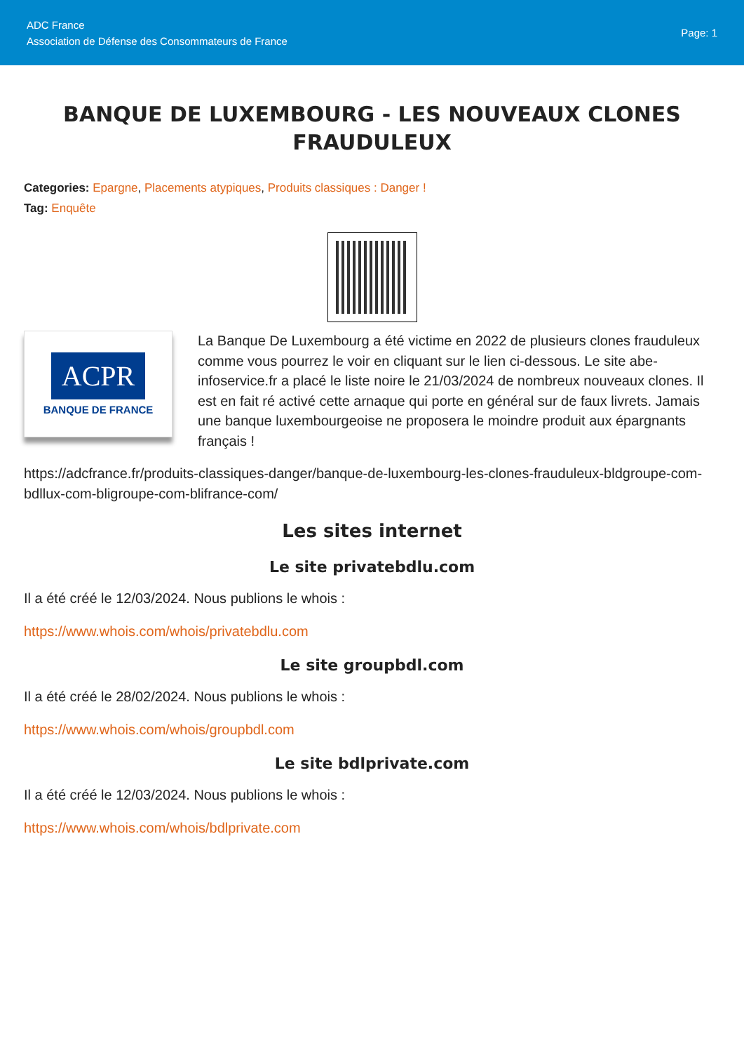ADC France
Association de Défense des Consommateurs de France
Page: 1
BANQUE DE LUXEMBOURG - LES NOUVEAUX CLONES FRAUDULEUX
Categories: Epargne, Placements atypiques, Produits classiques : Danger !
Tag: Enquête
ACPR
BANQUE DE FRANCE
La Banque De Luxembourg a été victime en 2022 de plusieurs clones frauduleux comme vous pourrez le voir en cliquant sur le lien ci-dessous. Le site abe-infoservice.fr a placé le liste noire le 21/03/2024 de nombreux nouveaux clones. Il est en fait ré activé cette arnaque qui porte en général sur de faux livrets. Jamais une banque luxembourgeoise ne proposera le moindre produit aux épargnants français !
https://adcfrance.fr/produits-classiques-danger/banque-de-luxembourg-les-clones-frauduleux-bldgroupe-com-bdllux-com-bligroupe-com-blifrance-com/
Les sites internet
Le site privatebdlu.com
Il a été créé le 12/03/2024. Nous publions le whois :
https://www.whois.com/whois/privatebdlu.com
Le site groupbdl.com
Il a été créé le 28/02/2024. Nous publions le whois :
https://www.whois.com/whois/groupbdl.com
Le site bdlprivate.com
Il a été créé le 12/03/2024. Nous publions le whois :
https://www.whois.com/whois/bdlprivate.com